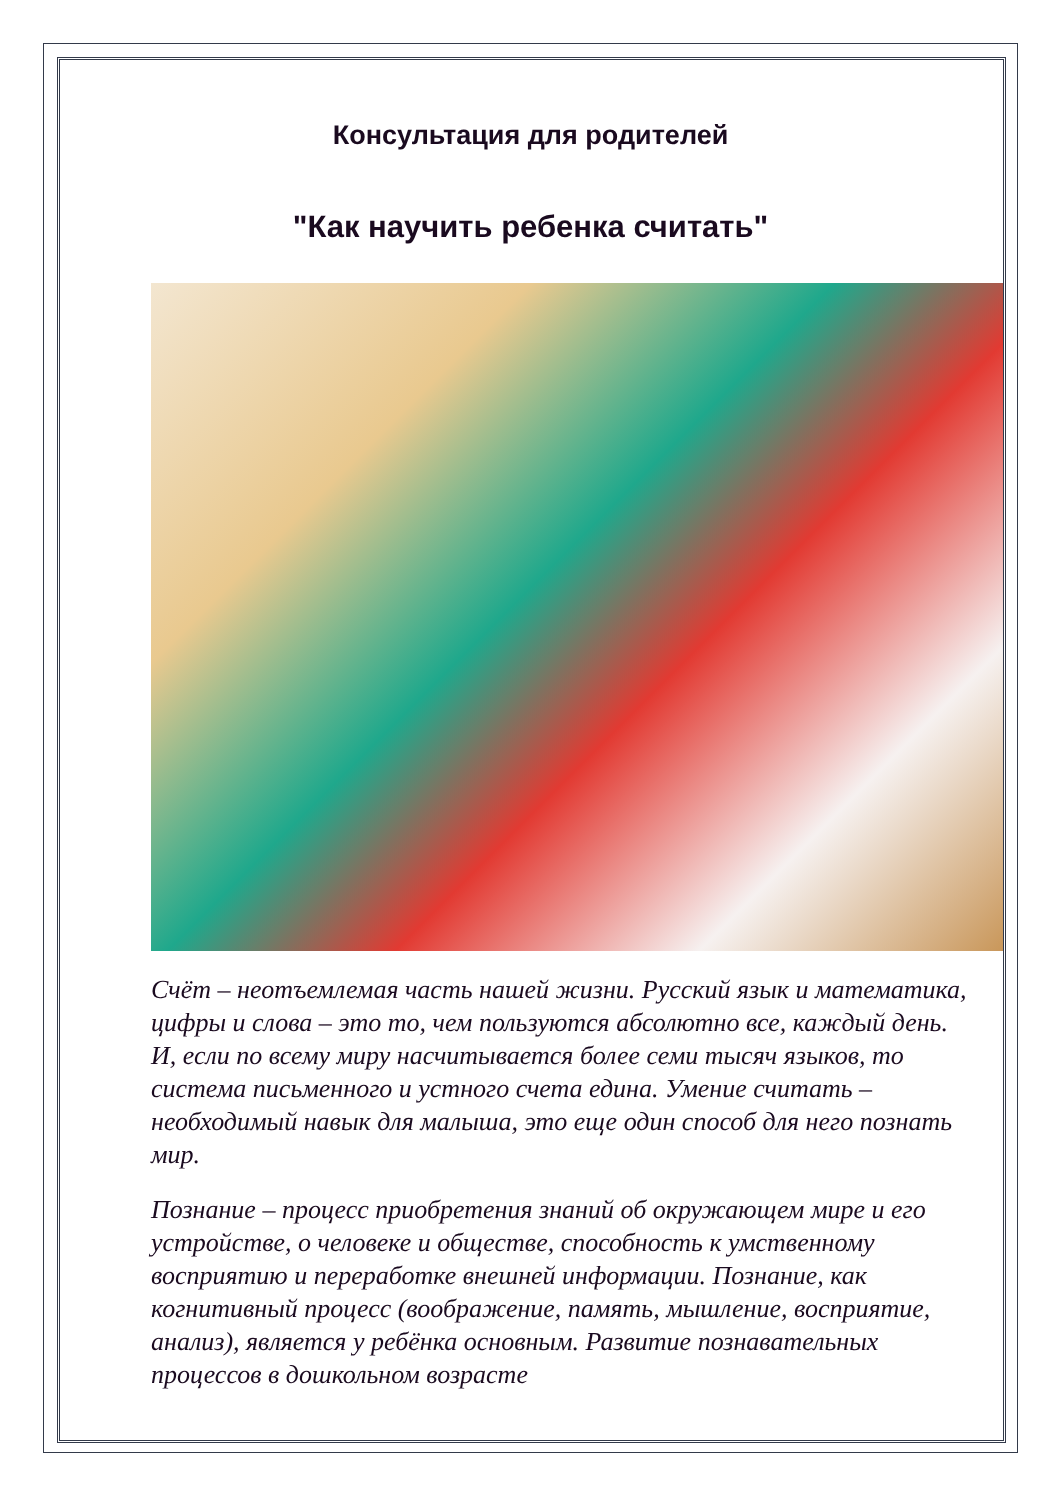Консультация для родителей
"Как научить ребенка считать"
Счёт – неотъемлемая часть нашей жизни. Русский язык и математика, цифры и слова – это то, чем пользуются абсолютно все, каждый день. И, если по всему миру насчитывается более семи тысяч языков, то система письменного и устного счета едина. Умение считать – необходимый навык для малыша, это еще один способ для него познать мир.
Познание – процесс приобретения знаний об окружающем мире и его устройстве, о человеке и обществе, способность к умственному восприятию и переработке внешней информации. Познание, как когнитивный процесс (воображение, память, мышление, восприятие, анализ), является у ребёнка основным. Развитие познавательных процессов в дошкольном возрасте